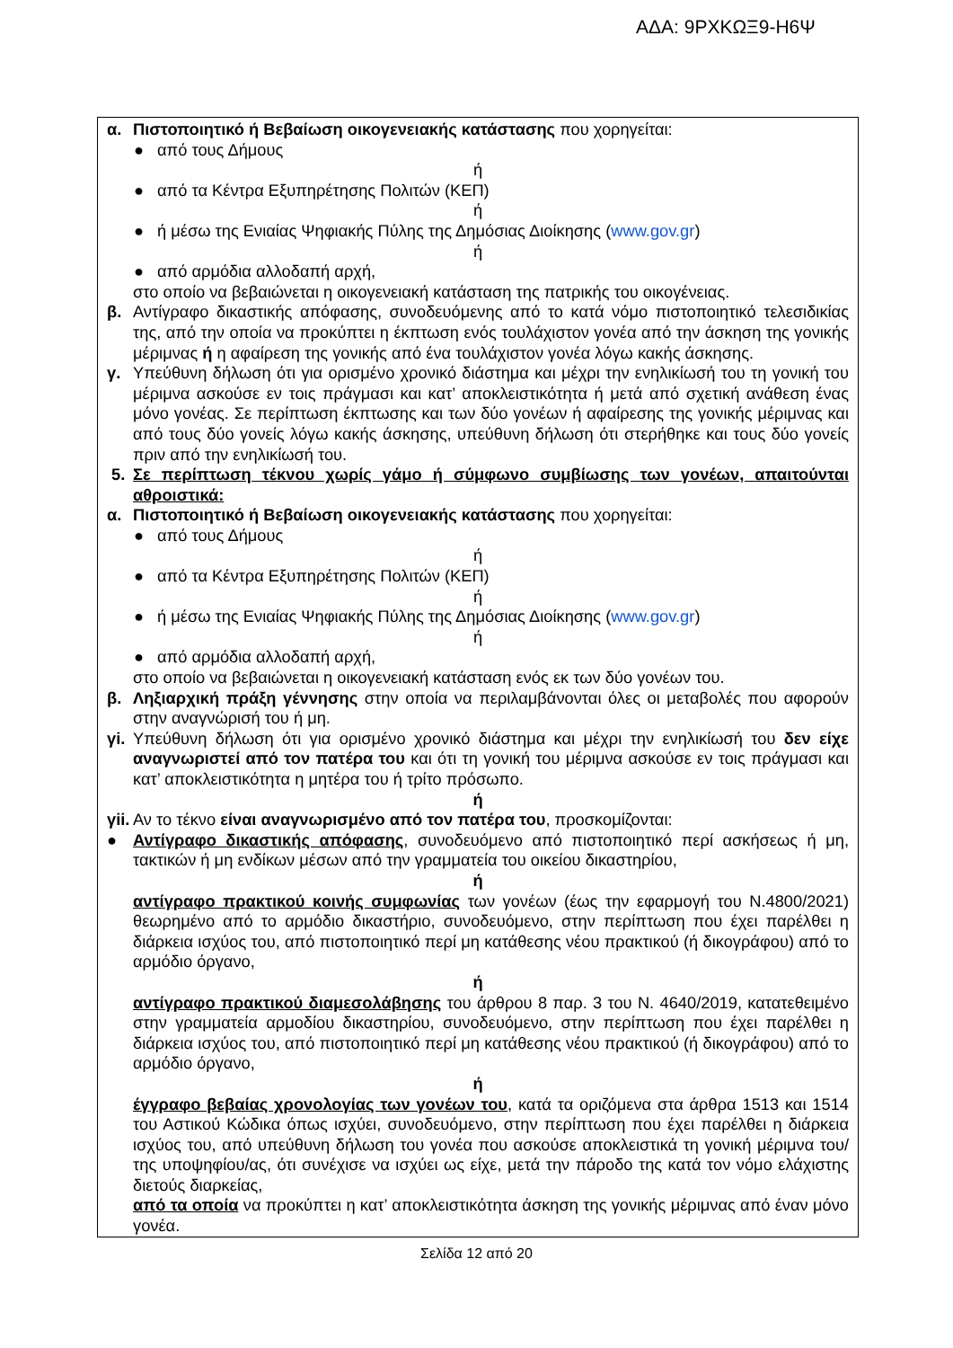ΑΔΑ: 9ΡΧΚΩΞ9-Η6Ψ
α. Πιστοποιητικό ή Βεβαίωση οικογενειακής κατάστασης που χορηγείται:
● από τους Δήμους
ή
● από τα Κέντρα Εξυπηρέτησης Πολιτών (ΚΕΠ)
ή
● ή μέσω της Ενιαίας Ψηφιακής Πύλης της Δημόσιας Διοίκησης (www.gov.gr)
ή
● από αρμόδια αλλοδαπή αρχή,
στο οποίο να βεβαιώνεται η οικογενειακή κατάσταση της πατρικής του οικογένειας.
β. Αντίγραφο δικαστικής απόφασης, συνοδευόμενης από το κατά νόμο πιστοποιητικό τελεσιδικίας της, από την οποία να προκύπτει η έκπτωση ενός τουλάχιστον γονέα από την άσκηση της γονικής μέριμνας ή η αφαίρεση της γονικής από ένα τουλάχιστον γονέα λόγω κακής άσκησης.
γ. Υπεύθυνη δήλωση ότι για ορισμένο χρονικό διάστημα και μέχρι την ενηλικίωσή του τη γονική του μέριμνα ασκούσε εν τοις πράγμασι και κατ’ αποκλειστικότητα ή μετά από σχετική ανάθεση ένας μόνο γονέας. Σε περίπτωση έκπτωσης και των δύο γονέων ή αφαίρεσης της γονικής μέριμνας και από τους δύο γονείς λόγω κακής άσκησης, υπεύθυνη δήλωση ότι στερήθηκε και τους δύο γονείς πριν από την ενηλικίωσή του.
5. Σε περίπτωση τέκνου χωρίς γάμο ή σύμφωνο συμβίωσης των γονέων, απαιτούνται αθροιστικά:
α. Πιστοποιητικό ή Βεβαίωση οικογενειακής κατάστασης που χορηγείται:
● από τους Δήμους
ή
● από τα Κέντρα Εξυπηρέτησης Πολιτών (ΚΕΠ)
ή
● ή μέσω της Ενιαίας Ψηφιακής Πύλης της Δημόσιας Διοίκησης (www.gov.gr)
ή
● από αρμόδια αλλοδαπή αρχή,
στο οποίο να βεβαιώνεται η οικογενειακή κατάσταση ενός εκ των δύο γονέων του.
β. Ληξιαρχική πράξη γέννησης στην οποία να περιλαμβάνονται όλες οι μεταβολές που αφορούν στην αναγνώρισή του ή μη.
γi. Υπεύθυνη δήλωση ότι για ορισμένο χρονικό διάστημα και μέχρι την ενηλικίωσή του δεν είχε αναγνωριστεί από τον πατέρα του και ότι τη γονική του μέριμνα ασκούσε εν τοις πράγμασι και κατ’ αποκλειστικότητα η μητέρα του ή τρίτο πρόσωπο.
ή
γii. Αν το τέκνο είναι αναγνωρισμένο από τον πατέρα του, προσκομίζονται:
● Αντίγραφο δικαστικής απόφασης, συνοδευόμενο από πιστοποιητικό περί ασκήσεως ή μη, τακτικών ή μη ενδίκων μέσων από την γραμματεία του οικείου δικαστηρίου,
ή
αντίγραφο πρακτικού κοινής συμφωνίας των γονέων (έως την εφαρμογή του Ν.4800/2021) θεωρημένο από το αρμόδιο δικαστήριο, συνοδευόμενο, στην περίπτωση που έχει παρέλθει η διάρκεια ισχύος του, από πιστοποιητικό περί μη κατάθεσης νέου πρακτικού (ή δικογράφου) από το αρμόδιο όργανο,
ή
αντίγραφο πρακτικού διαμεσολάβησης του άρθρου 8 παρ. 3 του Ν. 4640/2019, κατατεθειμένο στην γραμματεία αρμοδίου δικαστηρίου, συνοδευόμενο, στην περίπτωση που έχει παρέλθει η διάρκεια ισχύος του, από πιστοποιητικό περί μη κατάθεσης νέου πρακτικού (ή δικογράφου) από το αρμόδιο όργανο,
ή
έγγραφο βεβαίας χρονολογίας των γονέων του, κατά τα οριζόμενα στα άρθρα 1513 και 1514 του Αστικού Κώδικα όπως ισχύει, συνοδευόμενο, στην περίπτωση που έχει παρέλθει η διάρκεια ισχύος του, από υπεύθυνη δήλωση του γονέα που ασκούσε αποκλειστικά τη γονική μέριμνα του/της υποψηφίου/ας, ότι συνέχισε να ισχύει ως είχε, μετά την πάροδο της κατά τον νόμο ελάχιστης διετούς διαρκείας,
από τα οποία να προκύπτει η κατ’ αποκλειστικότητα άσκηση της γονικής μέριμνας από έναν μόνο γονέα.
Σελίδα 12 από 20